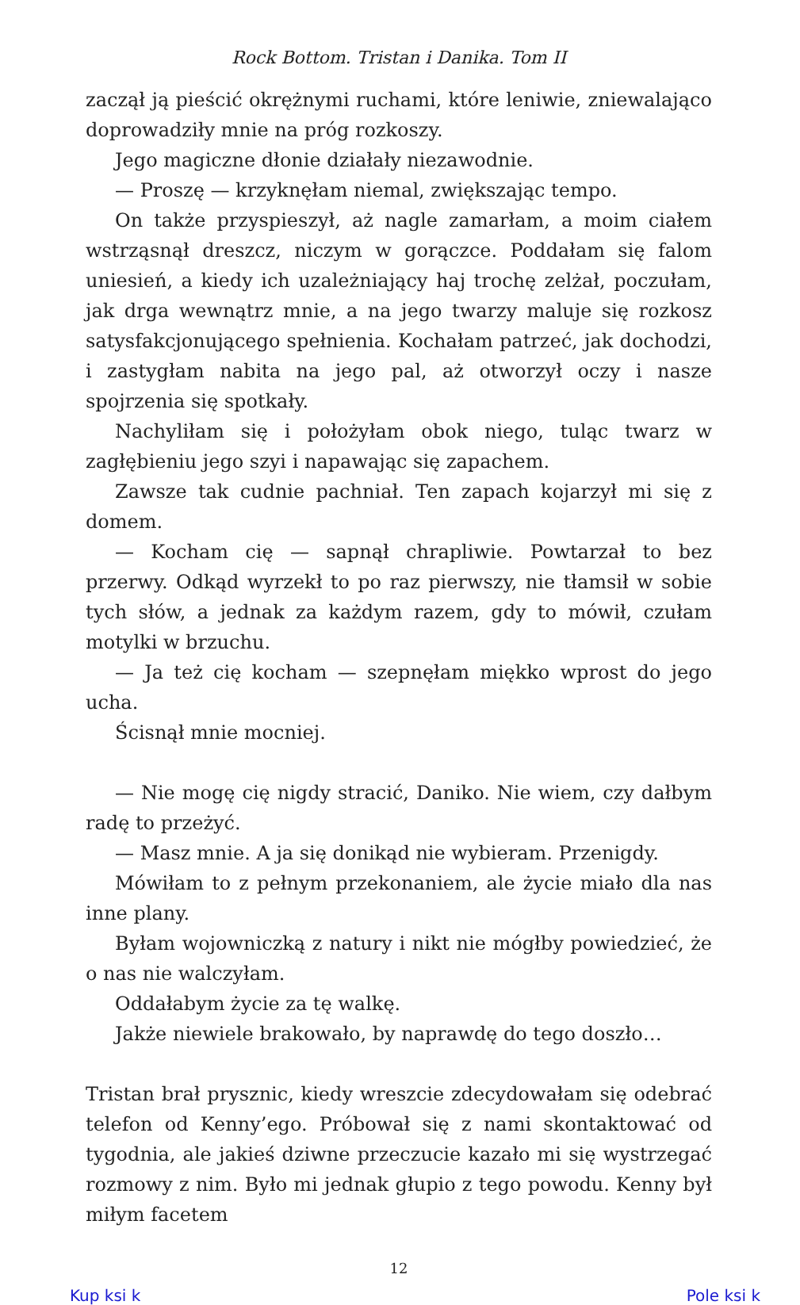Rock Bottom. Tristan i Danika. Tom II
zaczął ją pieścić okrężnymi ruchami, które leniwie, zniewalająco doprowadziły mnie na próg rozkoszy.
Jego magiczne dłonie działały niezawodnie.
— Proszę — krzyknęłam niemal, zwiększając tempo.
On także przyspieszył, aż nagle zamarłam, a moim ciałem wstrząsnął dreszcz, niczym w gorączce. Poddałam się falom uniesień, a kiedy ich uzależniający haj trochę zelżał, poczułam, jak drga wewnątrz mnie, a na jego twarzy maluje się rozkosz satysfakcjonującego spełnienia. Kochałam patrzeć, jak dochodzi, i zastygłam nabita na jego pal, aż otworzył oczy i nasze spojrzenia się spotkały.
Nachyliłam się i położyłam obok niego, tuląc twarz w zagłębieniu jego szyi i napawając się zapachem.
Zawsze tak cudnie pachniał. Ten zapach kojarzył mi się z domem.
— Kocham cię — sapnął chrapliwie. Powtarzał to bez przerwy. Odkąd wyrzekł to po raz pierwszy, nie tłamsił w sobie tych słów, a jednak za każdym razem, gdy to mówił, czułam motylki w brzuchu.
— Ja też cię kocham — szepnęłam miękko wprost do jego ucha.
Ścisnął mnie mocniej.
— Nie mogę cię nigdy stracić, Daniko. Nie wiem, czy dałbym radę to przeżyć.
— Masz mnie. A ja się donikąd nie wybieram. Przenigdy.
Mówiłam to z pełnym przekonaniem, ale życie miało dla nas inne plany.
Byłam wojowniczką z natury i nikt nie mógłby powiedzieć, że o nas nie walczyłam.
Oddałabym życie za tę walkę.
Jakże niewiele brakowało, by naprawdę do tego doszło…
Tristan brał prysznic, kiedy wreszcie zdecydowałam się odebrać telefon od Kenny’ego. Próbował się z nami skontaktować od tygodnia, ale jakieś dziwne przeczucie kazało mi się wystrzegać rozmowy z nim. Było mi jednak głupio z tego powodu. Kenny był miłym facetem
12
Kup ksi k Pole ksi k